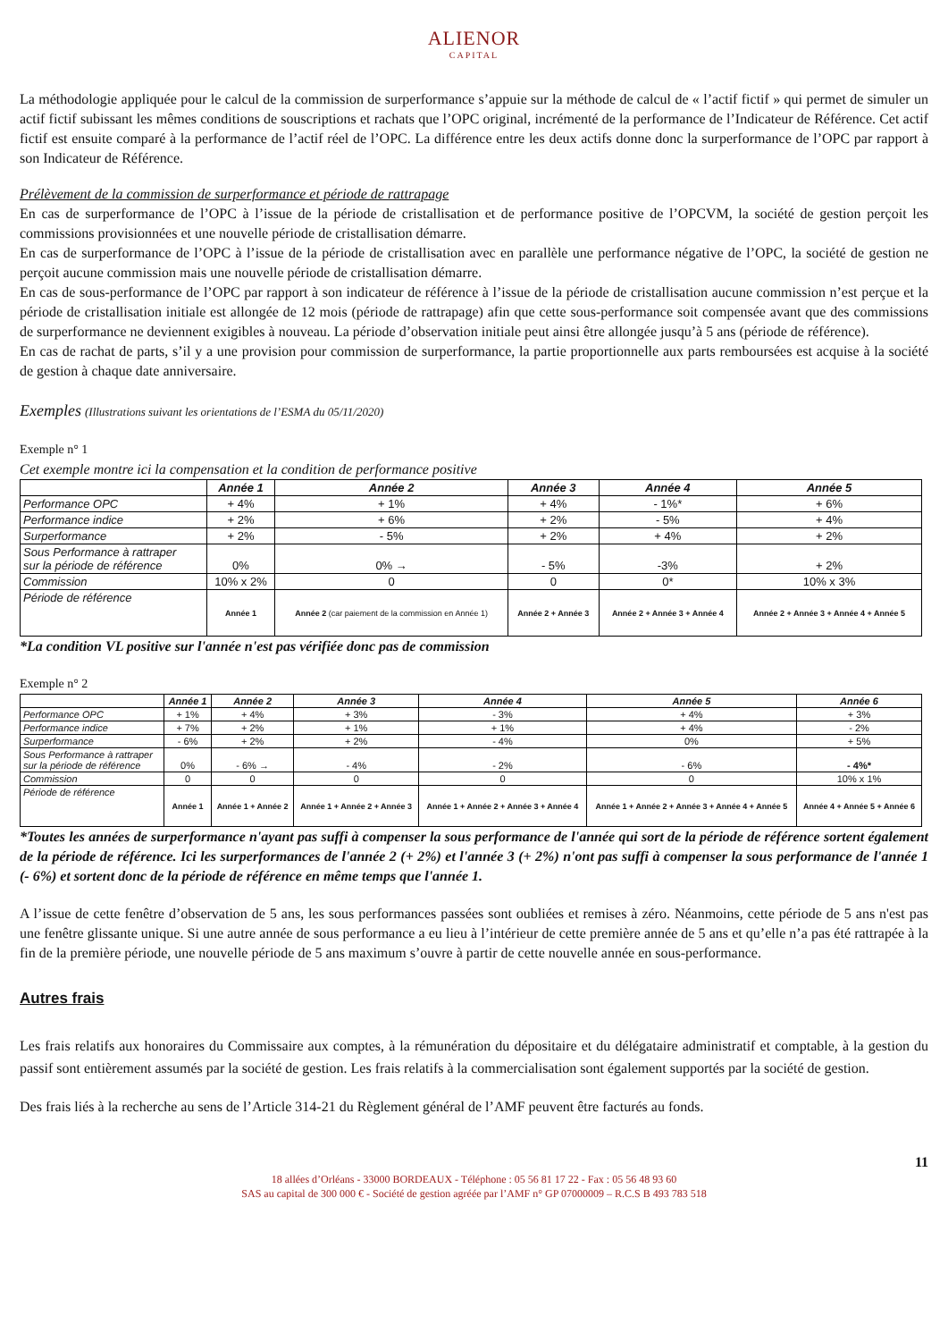ALIENOR
CAPITAL
La méthodologie appliquée pour le calcul de la commission de surperformance s’appuie sur la méthode de calcul de « l’actif fictif » qui permet de simuler un actif fictif subissant les mêmes conditions de souscriptions et rachats que l’OPC original, incrémenté de la performance de l’Indicateur de Référence. Cet actif fictif est ensuite comparé à la performance de l’actif réel de l’OPC. La différence entre les deux actifs donne donc la surperformance de l’OPC par rapport à son Indicateur de Référence.
Prélèvement de la commission de surperformance et période de rattrapage
En cas de surperformance de l’OPC à l’issue de la période de cristallisation et de performance positive de l’OPCVM, la société de gestion perçoit les commissions provisionnées et une nouvelle période de cristallisation démarre.
En cas de surperformance de l’OPC à l’issue de la période de cristallisation avec en parallèle une performance négative de l’OPC, la société de gestion ne perçoit aucune commission mais une nouvelle période de cristallisation démarre.
En cas de sous-performance de l’OPC par rapport à son indicateur de référence à l’issue de la période de cristallisation aucune commission n’est perçue et la période de cristallisation initiale est allongée de 12 mois (période de rattrapage) afin que cette sous-performance soit compensée avant que des commissions de surperformance ne deviennent exigibles à nouveau. La période d’observation initiale peut ainsi être allongée jusqu’à 5 ans (période de référence).
En cas de rachat de parts, s’il y a une provision pour commission de surperformance, la partie proportionnelle aux parts remboursées est acquise à la société de gestion à chaque date anniversaire.
Exemples (Illustrations suivant les orientations de l’ESMA du 05/11/2020)
Exemple n° 1
Cet exemple montre ici la compensation et la condition de performance positive
| | Année 1 | Année 2 | Année 3 | Année 4 | Année 5 |
| --- | --- | --- | --- | --- | --- |
| Performance OPC | + 4% | + 1% | + 4% | - 1%* | + 6% |
| Performance indice | + 2% | + 6% | + 2% | - 5% | + 4% |
| Surperformance | + 2% | - 5% | + 2% | + 4% | + 2% |
| Sous Performance à rattraper sur la période de référence | 0% | 0% → | - 5% | -3% | + 2% |
| Commission | 10% x 2% | 0 | 0 | 0* | 10% x 3% |
| Période de référence | Année 1 | Année 2 (car paiement de la commission en Année 1) | Année 2 + Année 3 | Année 2 + Année 3 + Année 4 | Année 2 + Année 3 + Année 4 + Année 5 |
*La condition VL positive sur l'année n'est pas vérifiée donc pas de commission
Exemple n° 2
| | Année 1 | Année 2 | Année 3 | Année 4 | Année 5 | Année 6 |
| --- | --- | --- | --- | --- | --- | --- |
| Performance OPC | + 1% | + 4% | + 3% | - 3% | + 4% | + 3% |
| Performance indice | + 7% | + 2% | + 1% | + 1% | + 4% | - 2% |
| Surperformance | - 6% | + 2% | + 2% | - 4% | 0% | + 5% |
| Sous Performance à rattraper sur la période de référence | 0% | - 6% → | - 4% | - 2% | - 6% | - 4%* |
| Commission | 0 | 0 | 0 | 0 | 0 | 10% x 1% |
| Période de référence | Année 1 | Année 1 + Année 2 | Année 1 + Année 2 + Année 3 | Année 1 + Année 2 + Année 3 + Année 4 | Année 1 + Année 2 + Année 3 + Année 4 + Année 5 | Année 4 + Année 5 + Année 6 |
*Toutes les années de surperformance n'ayant pas suffi à compenser la sous performance de l'année qui sort de la période de référence sortent également de la période de référence. Ici les surperformances de l'année 2 (+ 2%) et l'année 3 (+ 2%) n'ont pas suffi à compenser la sous performance de l'année 1 (- 6%) et sortent donc de la période de référence en même temps que l'année 1.
A l’issue de cette fenêtre d’observation de 5 ans, les sous performances passées sont oubliées et remises à zéro. Néanmoins, cette période de 5 ans n'est pas une fenêtre glissante unique. Si une autre année de sous performance a eu lieu à l’intérieur de cette première année de 5 ans et qu’elle n’a pas été rattrapée à la fin de la première période, une nouvelle période de 5 ans maximum s’ouvre à partir de cette nouvelle année en sous-performance.
Autres frais
Les frais relatifs aux honoraires du Commissaire aux comptes, à la rémunération du dépositaire et du délégataire administratif et comptable, à la gestion du passif sont entièrement assumés par la société de gestion. Les frais relatifs à la commercialisation sont également supportés par la société de gestion.
Des frais liés à la recherche au sens de l’Article 314-21 du Règlement général de l’AMF peuvent être facturés au fonds.
11
18 allées d’Orléans - 33000 BORDEAUX - Téléphone : 05 56 81 17 22 - Fax : 05 56 48 93 60
SAS au capital de 300 000 € - Société de gestion agréée par l’AMF n° GP 07000009 – R.C.S B 493 783 518